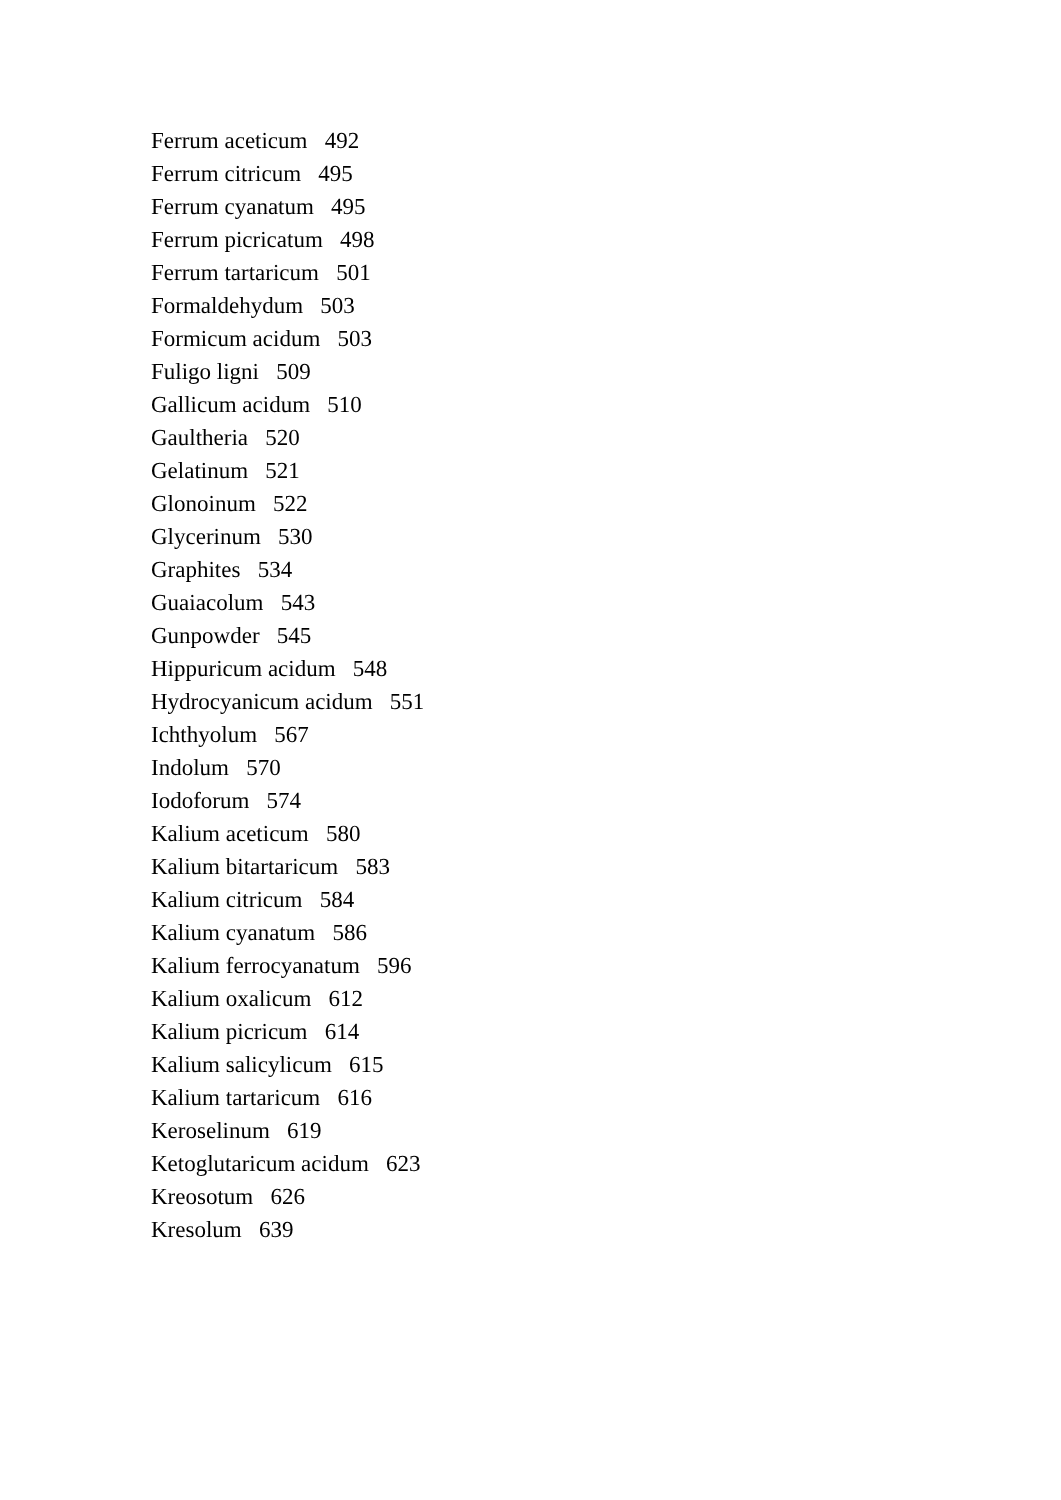Ferrum aceticum 492
Ferrum citricum 495
Ferrum cyanatum 495
Ferrum picricatum 498
Ferrum tartaricum 501
Formaldehydum 503
Formicum acidum 503
Fuligo ligni 509
Gallicum acidum 510
Gaultheria 520
Gelatinum 521
Glonoinum 522
Glycerinum 530
Graphites 534
Guaiacolum 543
Gunpowder 545
Hippuricum acidum 548
Hydrocyanicum acidum 551
Ichthyolum 567
Indolum 570
Iodoforum 574
Kalium aceticum 580
Kalium bitartaricum 583
Kalium citricum 584
Kalium cyanatum 586
Kalium ferrocyanatum 596
Kalium oxalicum 612
Kalium picricum 614
Kalium salicylicum 615
Kalium tartaricum 616
Keroselinum 619
Ketoglutaricum acidum 623
Kreosotum 626
Kresolum 639